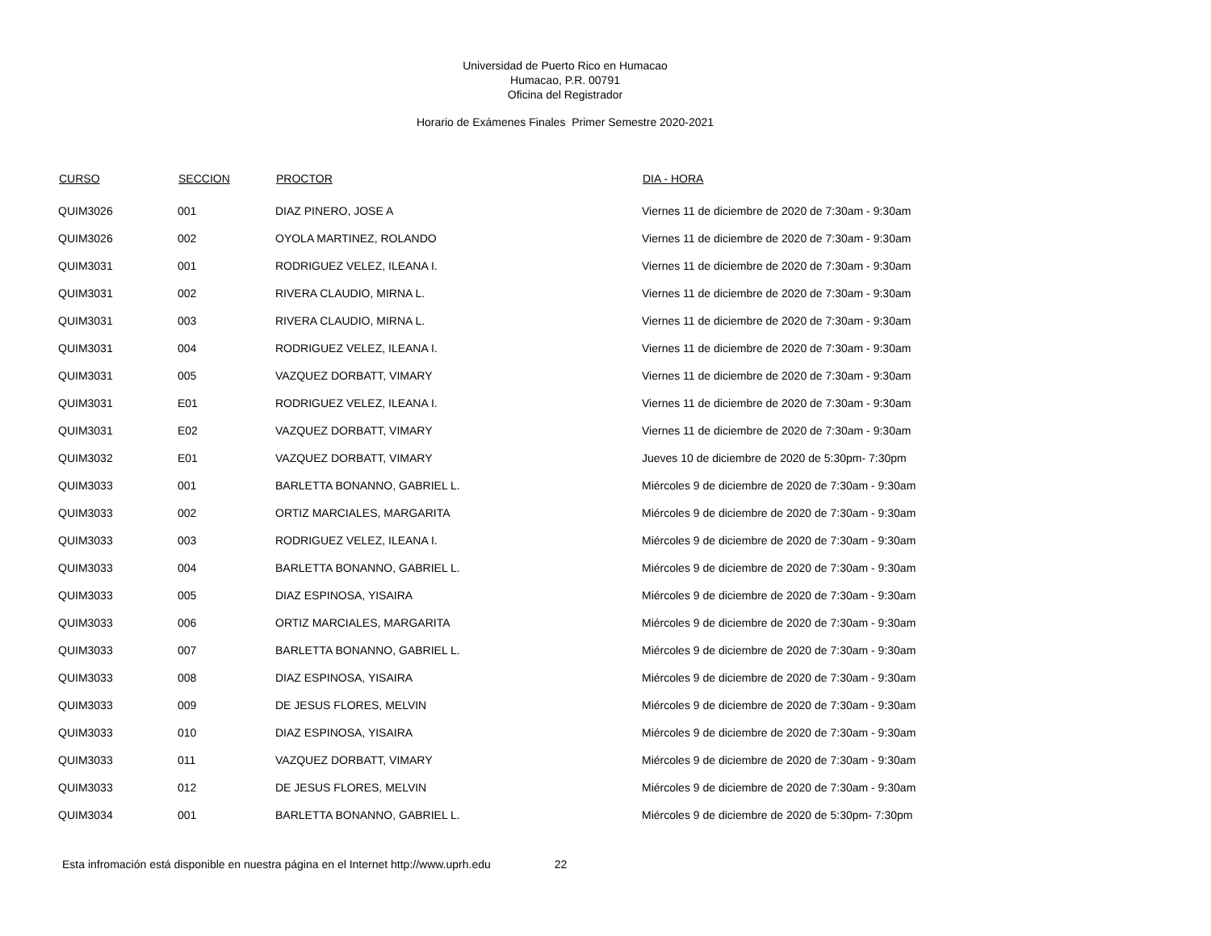Universidad de Puerto Rico en Humacao
Humacao, P.R. 00791
Oficina del Registrador
Horario de Exámenes Finales Primer Semestre 2020-2021
| CURSO | SECCION | PROCTOR | DIA - HORA |
| --- | --- | --- | --- |
| QUIM3026 | 001 | DIAZ PINERO, JOSE A | Viernes 11 de diciembre de 2020 de 7:30am - 9:30am |
| QUIM3026 | 002 | OYOLA MARTINEZ, ROLANDO | Viernes 11 de diciembre de 2020 de 7:30am - 9:30am |
| QUIM3031 | 001 | RODRIGUEZ VELEZ, ILEANA I. | Viernes 11 de diciembre de 2020 de 7:30am - 9:30am |
| QUIM3031 | 002 | RIVERA CLAUDIO, MIRNA L. | Viernes 11 de diciembre de 2020 de 7:30am - 9:30am |
| QUIM3031 | 003 | RIVERA CLAUDIO, MIRNA L. | Viernes 11 de diciembre de 2020 de 7:30am - 9:30am |
| QUIM3031 | 004 | RODRIGUEZ VELEZ, ILEANA I. | Viernes 11 de diciembre de 2020 de 7:30am - 9:30am |
| QUIM3031 | 005 | VAZQUEZ DORBATT, VIMARY | Viernes 11 de diciembre de 2020 de 7:30am - 9:30am |
| QUIM3031 | E01 | RODRIGUEZ VELEZ, ILEANA I. | Viernes 11 de diciembre de 2020 de 7:30am - 9:30am |
| QUIM3031 | E02 | VAZQUEZ DORBATT, VIMARY | Viernes 11 de diciembre de 2020 de 7:30am - 9:30am |
| QUIM3032 | E01 | VAZQUEZ DORBATT, VIMARY | Jueves 10 de diciembre de 2020 de 5:30pm- 7:30pm |
| QUIM3033 | 001 | BARLETTA BONANNO, GABRIEL L. | Miércoles 9 de diciembre de 2020 de 7:30am - 9:30am |
| QUIM3033 | 002 | ORTIZ MARCIALES, MARGARITA | Miércoles 9 de diciembre de 2020 de 7:30am - 9:30am |
| QUIM3033 | 003 | RODRIGUEZ VELEZ, ILEANA I. | Miércoles 9 de diciembre de 2020 de 7:30am - 9:30am |
| QUIM3033 | 004 | BARLETTA BONANNO, GABRIEL L. | Miércoles 9 de diciembre de 2020 de 7:30am - 9:30am |
| QUIM3033 | 005 | DIAZ ESPINOSA, YISAIRA | Miércoles 9 de diciembre de 2020 de 7:30am - 9:30am |
| QUIM3033 | 006 | ORTIZ MARCIALES, MARGARITA | Miércoles 9 de diciembre de 2020 de 7:30am - 9:30am |
| QUIM3033 | 007 | BARLETTA BONANNO, GABRIEL L. | Miércoles 9 de diciembre de 2020 de 7:30am - 9:30am |
| QUIM3033 | 008 | DIAZ ESPINOSA, YISAIRA | Miércoles 9 de diciembre de 2020 de 7:30am - 9:30am |
| QUIM3033 | 009 | DE JESUS FLORES, MELVIN | Miércoles 9 de diciembre de 2020 de 7:30am - 9:30am |
| QUIM3033 | 010 | DIAZ ESPINOSA, YISAIRA | Miércoles 9 de diciembre de 2020 de 7:30am - 9:30am |
| QUIM3033 | 011 | VAZQUEZ DORBATT, VIMARY | Miércoles 9 de diciembre de 2020 de 7:30am - 9:30am |
| QUIM3033 | 012 | DE JESUS FLORES, MELVIN | Miércoles 9 de diciembre de 2020 de 7:30am - 9:30am |
| QUIM3034 | 001 | BARLETTA BONANNO, GABRIEL L. | Miércoles 9 de diciembre de 2020 de 5:30pm- 7:30pm |
Esta infromación está disponible en nuestra página en el Internet http://www.uprh.edu 22